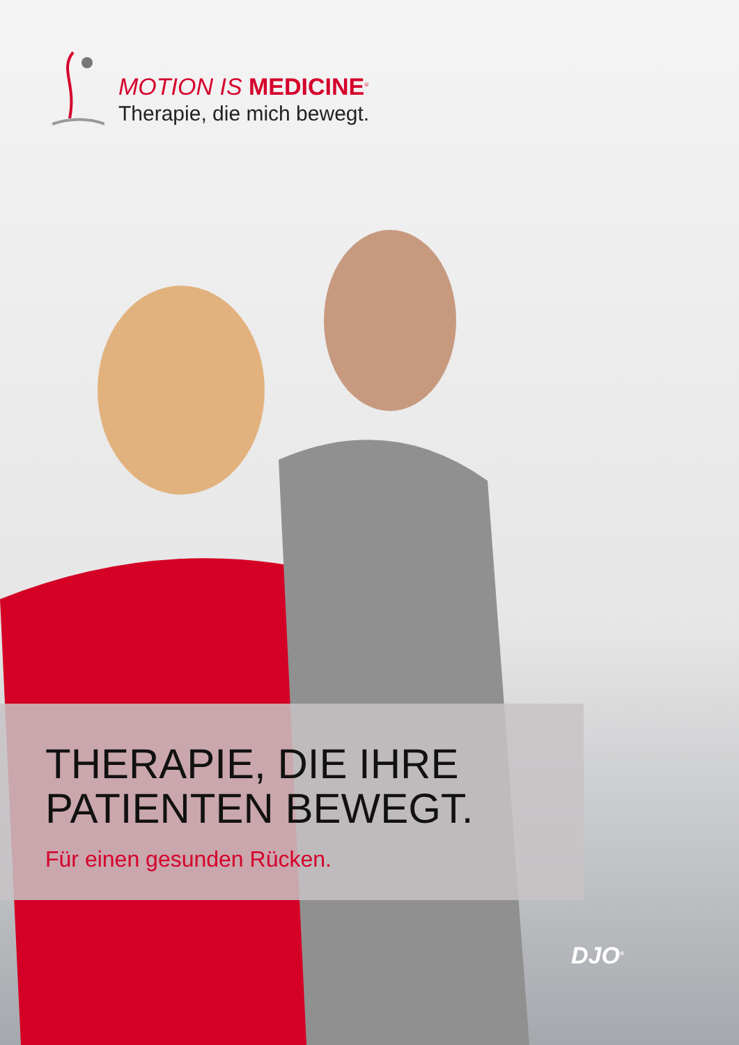MOTION IS MEDICINE<sup>®</sup>
Therapie, die mich bewegt.
THERAPIE, DIE IHRE
PATIENTEN BEWEGT.
Für einen gesunden Rücken.
DJO<sup>®</sup>